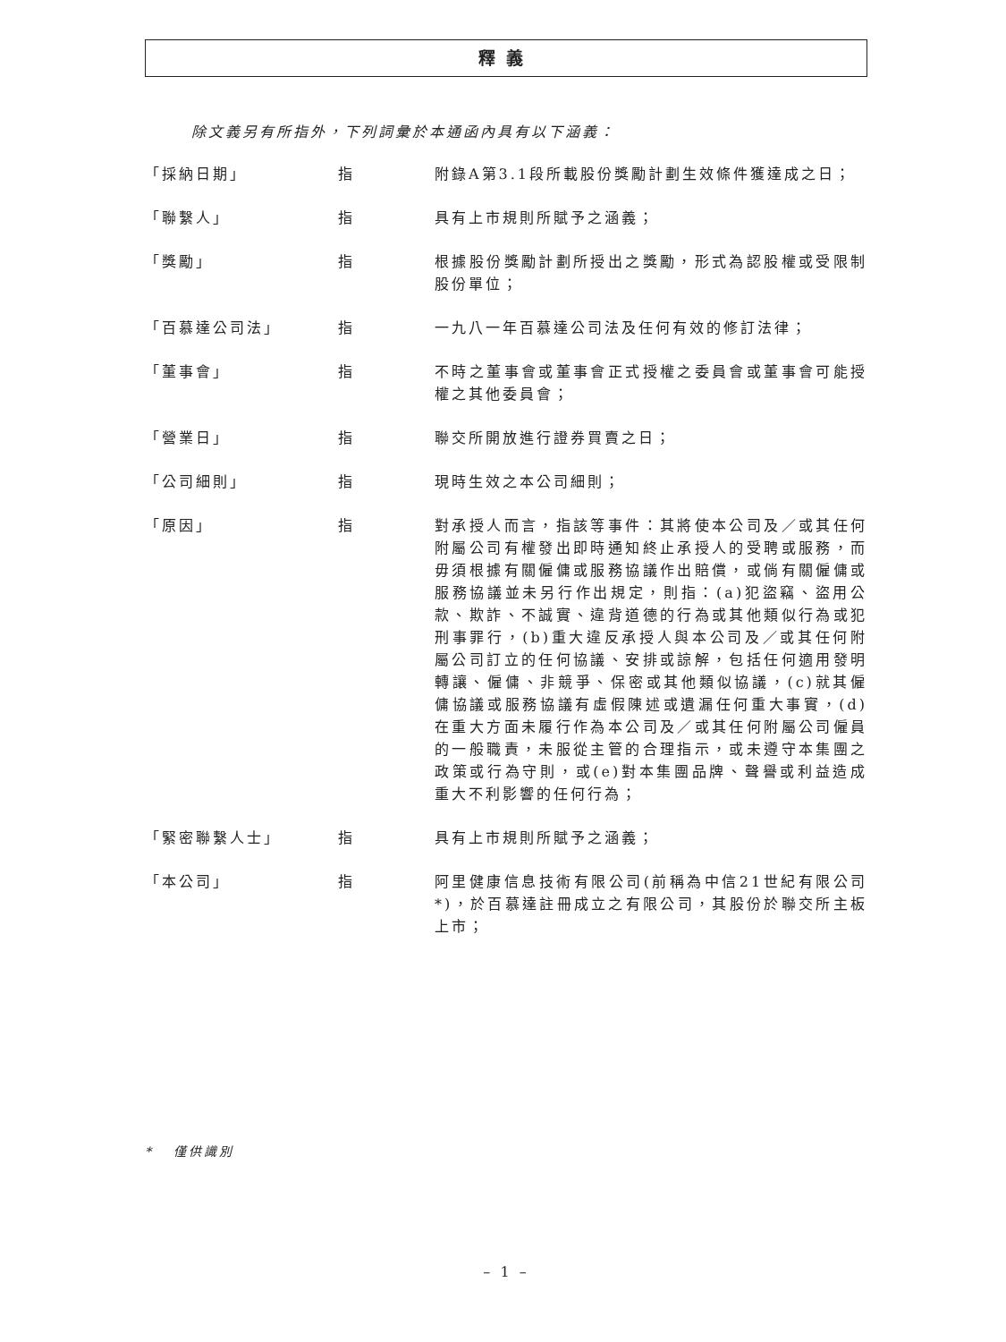釋義
除文義另有所指外，下列詞彙於本通函內具有以下涵義：
「採納日期」 指 附錄A第3.1段所載股份獎勵計劃生效條件獲達成之日；
「聯繫人」 指 具有上市規則所賦予之涵義；
「獎勵」 指 根據股份獎勵計劃所授出之獎勵，形式為認股權或受限制股份單位；
「百慕達公司法」 指 一九八一年百慕達公司法及任何有效的修訂法律；
「董事會」 指 不時之董事會或董事會正式授權之委員會或董事會可能授權之其他委員會；
「營業日」 指 聯交所開放進行證券買賣之日；
「公司細則」 指 現時生效之本公司細則；
「原因」 指 對承授人而言，指該等事件：其將使本公司及／或其任何附屬公司有權發出即時通知終止承授人的受聘或服務，而毋須根據有關僱傭或服務協議作出賠償，或倘有關僱傭或服務協議並未另行作出規定，則指：(a)犯盜竊、盜用公款、欺詐、不誠實、違背道德的行為或其他類似行為或犯刑事罪行，(b)重大違反承授人與本公司及／或其任何附屬公司訂立的任何協議、安排或諒解，包括任何適用發明轉讓、僱傭、非競爭、保密或其他類似協議，(c)就其僱傭協議或服務協議有虛假陳述或遺漏任何重大事實，(d)在重大方面未履行作為本公司及／或其任何附屬公司僱員的一般職責，未服從主管的合理指示，或未遵守本集團之政策或行為守則，或(e)對本集團品牌、聲譽或利益造成重大不利影響的任何行為；
「緊密聯繫人士」 指 具有上市規則所賦予之涵義；
「本公司」 指 阿里健康信息技術有限公司(前稱為中信21世紀有限公司*)，於百慕達註冊成立之有限公司，其股份於聯交所主板上市；
* 僅供識別
– 1 –